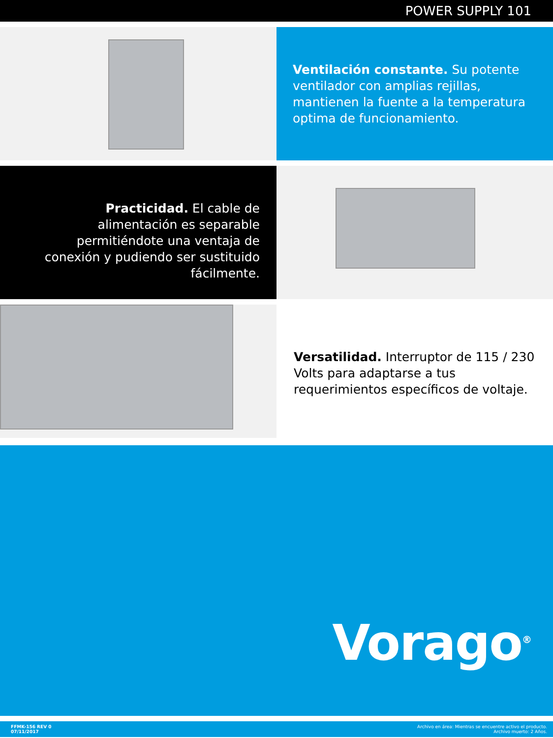POWER SUPPLY 101
Ventilación constante. Su potente ventilador con amplias rejillas, mantienen la fuente a la temperatura optima de funcionamiento.
Practicidad. El cable de alimentación es separable permitiéndote una ventaja de conexión y pudiendo ser sustituido fácilmente.
Versatilidad. Interruptor de 115 / 230 Volts para adaptarse a tus requerimientos específicos de voltaje.
Vorago<sup>®</sup>
FFMK-156 REV 0
07/11/2017
Archivo en área: Mientras se encuentre activo el producto.
Archivo muerto: 2 Años.